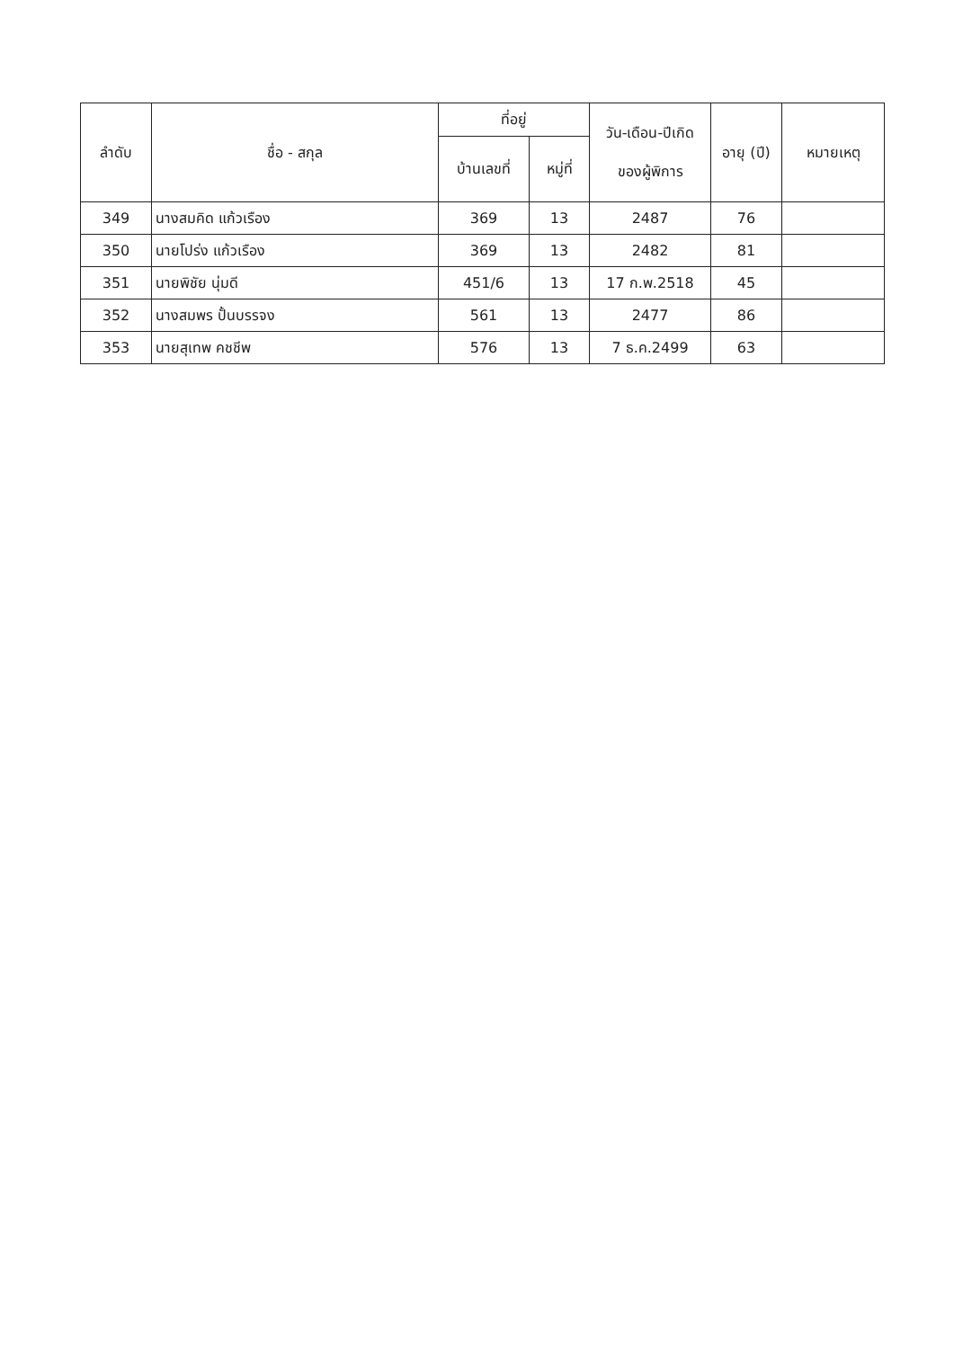| ลำดับ | ชื่อ - สกุล | ที่อยู่ | | วัน-เดือน-ปีเกิด ของผู้พิการ | อายุ (ปี) | หมายเหตุ |
| --- | --- | --- | --- | --- | --- | --- |
| | | บ้านเลขที่ | หมู่ที่ | | | |
| 349 | นางสมคิด แก้วเรือง | 369 | 13 | 2487 | 76 | |
| 350 | นายโปร่ง แก้วเรือง | 369 | 13 | 2482 | 81 | |
| 351 | นายพิชัย นุ่มดี | 451/6 | 13 | 17 ก.พ.2518 | 45 | |
| 352 | นางสมพร ปั้นบรรจง | 561 | 13 | 2477 | 86 | |
| 353 | นายสุเทพ คชชีพ | 576 | 13 | 7 ธ.ค.2499 | 63 | |